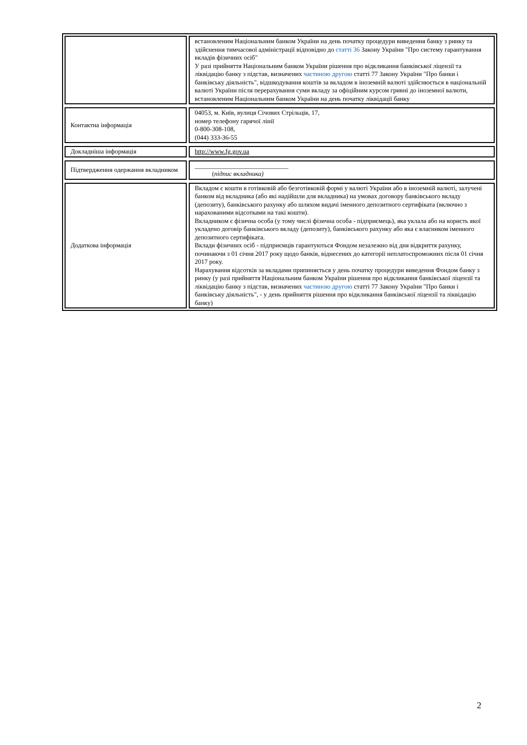| | | встановленим Національним банком України на день початку процедури виведення банку з ринку та здійснення тимчасової адміністрації відповідно до статті 36 Закону України "Про систему гарантування вкладів фізичних осіб" У разі прийняття Національним банком України рішення про відкликання банківської ліцензії та ліквідацію банку з підстав, визначених частиною другою статті 77 Закону України "Про банки і банківську діяльність", відшкодування коштів за вкладом в іноземній валюті здійснюється в національній валюті України після перерахування суми вкладу за офіційним курсом гривні до іноземної валюти, встановленим Національним банком України на день початку ліквідації банку |
| Контактна інформація | | 04053, м. Київ, вулиця Січових Стрільців, 17, номер телефону гарячої лінії 0-800-308-108, (044) 333-36-55 |
| Докладніша інформація | | http://www.fg.gov.ua |
| Підтвердження одержання вкладником | | _____________________________ ( підпис вкладника) |
| Додаткова інформація | | Вкладом є кошти в готівковій або безготівковій формі у валюті України або в іноземній валюті, залучені банком від вкладника (або які надійшли для вкладника) на умовах договору банківського вкладу (депозиту), банківського рахунку або шляхом видачі іменного депозитного сертифіката (включно з нарахованими відсотками на такі кошти). Вкладником є фізична особа (у тому числі фізична особа - підприємець), яка уклала або на користь якої укладено договір банківського вкладу (депозиту), банківського рахунку або яка є власником іменного депозитного сертифіката. Вклади фізичних осіб - підприємців гарантуються Фондом незалежно від дня відкриття рахунку, починаючи з 01 січня 2017 року щодо банків, віднесених до категорії неплатоспроможних після 01 січня 2017 року. Нарахування відсотків за вкладами припиняється у день початку процедури виведення Фондом банку з ринку (у разі прийняття Національним банком України рішення про відкликання банківської ліцензії та ліквідацію банку з підстав, визначених частиною другою статті 77 Закону України "Про банки і банківську діяльність", - у день прийняття рішення про відкликання банківської ліцензії та ліквідацію банку) |
2